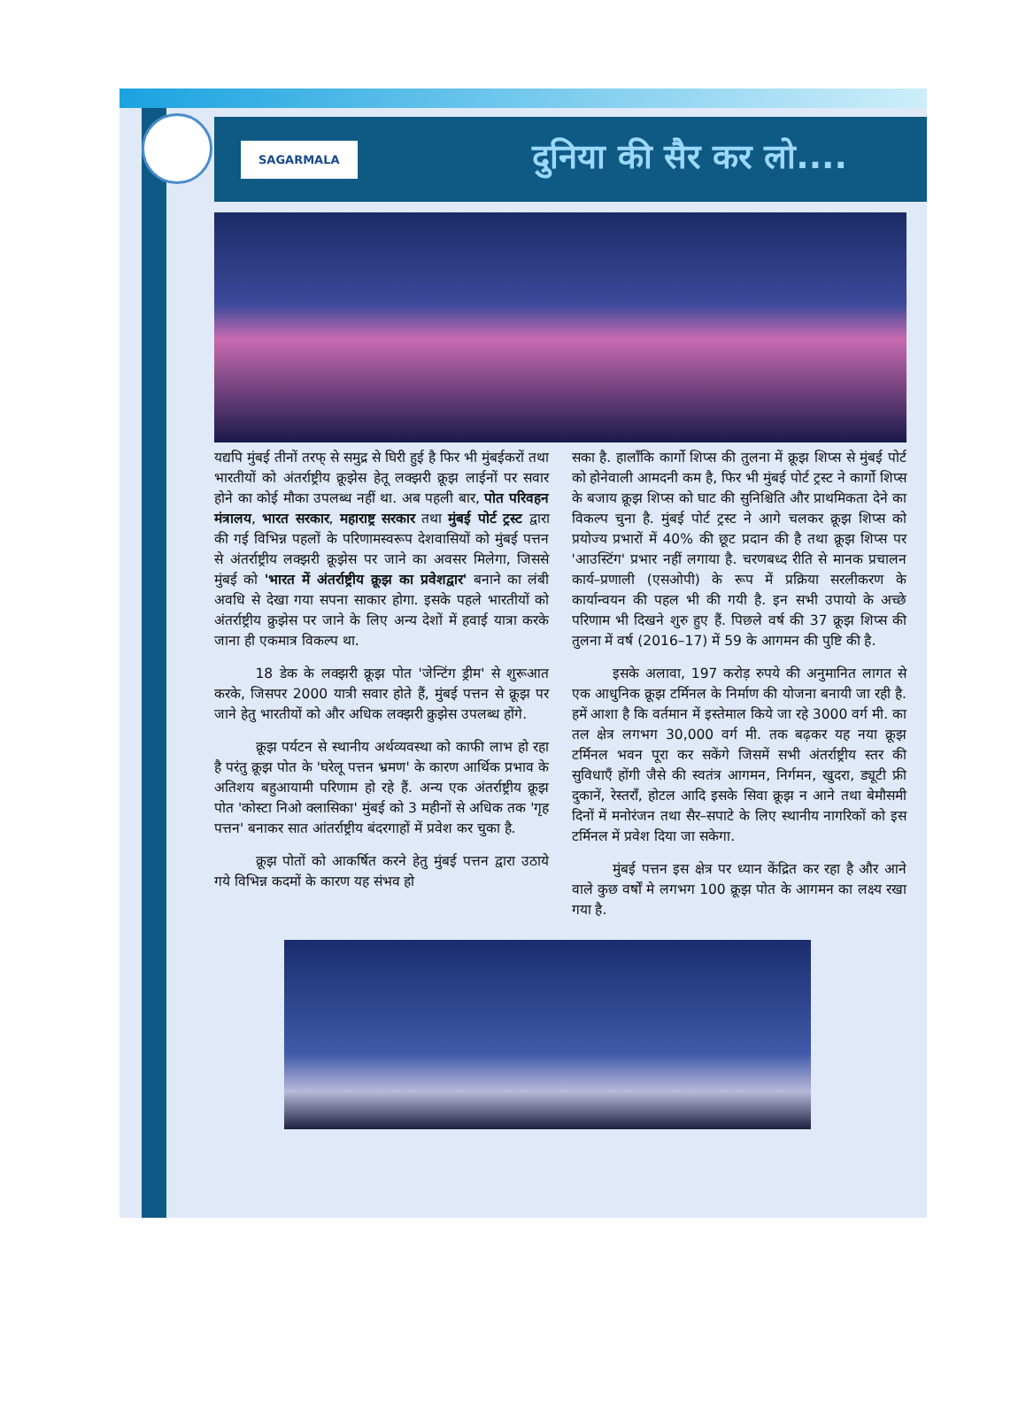SAGARMALA दुनिया की सैर कर लो....
यद्यपि मुंबई तीनों तरफ् से समुद्र से घिरी हुई है फिर भी मुंबईकरों तथा भारतीयों को अंतर्राष्ट्रीय क्रूझेस हेतू लक्झरी क्रूझ लाईनों पर सवार होने का कोई मौका उपलब्ध नहीं था. अब पहली बार, पोत परिवहन मंत्रालय, भारत सरकार, महाराष्ट्र सरकार तथा मुंबई पोर्ट ट्रस्ट द्वारा की गई विभिन्न पहलों के परिणामस्वरूप देशवासियों को मुंबई पत्तन से अंतर्राष्ट्रीय लक्झरी क्रूझेस पर जाने का अवसर मिलेगा, जिससे मुंबई को 'भारत में अंतर्राष्ट्रीय क्रूझ का प्रवेशद्वार' बनाने का लंबी अवधि से देखा गया सपना साकार होगा. इसके पहले भारतीयों को अंतर्राष्ट्रीय क्रुझेस पर जाने के लिए अन्य देशों में हवाई यात्रा करके जाना ही एकमात्र विकल्प था.
   18 डेक के लक्झरी क्रूझ पोत 'जेन्टिंग ड्रीम' से शुरूआत करके, जिसपर 2000 यात्री सवार होते हैं, मुंबई पत्तन से क्रूझ पर जाने हेतु भारतीयों को और अधिक लक्झरी क्रुझेस उपलब्ध होंगे.
   क्रूझ पर्यटन से स्थानीय अर्थव्यवस्था को काफी लाभ हो रहा है परंतु क्रूझ पोत के 'घरेलू पत्तन भ्रमण' के कारण आर्थिक प्रभाव के अतिशय बहुआयामी परिणाम हो रहे हैं. अन्य एक अंतर्राष्ट्रीय क्रूझ पोत 'कोस्टा निओ क्लासिका' मुंबई को 3 महीनों से अधिक तक 'गृह पत्तन' बनाकर सात आंतर्राष्ट्रीय बंदरगाहों में प्रवेश कर चुका है.
   क्रूझ पोतों को आकर्षित करने हेतु मुंबई पत्तन द्वारा उठाये गये विभिन्न कदमों के कारण यह संभव हो
सका है. हालाँकि कार्गो शिप्स की तुलना में क्रूझ शिप्स से मुंबई पोर्ट को होनेवाली आमदनी कम है, फिर भी मुंबई पोर्ट ट्रस्ट ने कार्गो शिप्स के बजाय क्रूझ शिप्स को घाट की सुनिश्चिति और प्राथमिकता देने का विकल्प चुना है. मुंबई पोर्ट ट्रस्ट ने आगे चलकर क्रूझ शिप्स को प्रयोज्य प्रभारों में 40% की छूट प्रदान की है तथा क्रूझ शिप्स पर 'आउस्टिंग' प्रभार नहीं लगाया है. चरणबध्द रीति से मानक प्रचालन कार्य–प्रणाली (एसओपी) के रूप में प्रक्रिया सरलीकरण के कार्यान्वयन की पहल भी की गयी है. इन सभी उपायो के अच्छे परिणाम भी दिखने शुरु हुए हैं. पिछले वर्ष की 37 क्रूझ शिप्स की तुलना में वर्ष (2016–17) में 59 के आगमन की पुष्टि की है.
   इसके अलावा, 197 करोड़ रुपये की अनुमानित लागत से एक आधुनिक क्रूझ टर्मिनल के निर्माण की योजना बनायी जा रही है. हमें आशा है कि वर्तमान में इस्तेमाल किये जा रहे 3000 वर्ग मी. का तल क्षेत्र लगभग 30,000 वर्ग मी. तक बढ़कर यह नया क्रूझ टर्मिनल भवन पूरा कर सकेंगे जिसमें सभी अंतर्राष्ट्रीय स्तर की सुविधाएँ होंगी जैसे की स्वतंत्र आगमन, निर्गमन, खुदरा, ड्यूटी फ्री दुकानें, रेस्तराँ, होटल आदि इसके सिवा क्रूझ न आने तथा बेमौसमी दिनों में मनोरंजन तथा सैर–सपाटे के लिए स्थानीय नागरिकों को इस टर्मिनल में प्रवेश दिया जा सकेगा.
   मुंबई पत्तन इस क्षेत्र पर ध्यान केंद्रित कर रहा है और आने वाले कुछ वर्षों मे लगभग 100 क्रूझ पोत के आगमन का लक्ष्य रखा गया है.